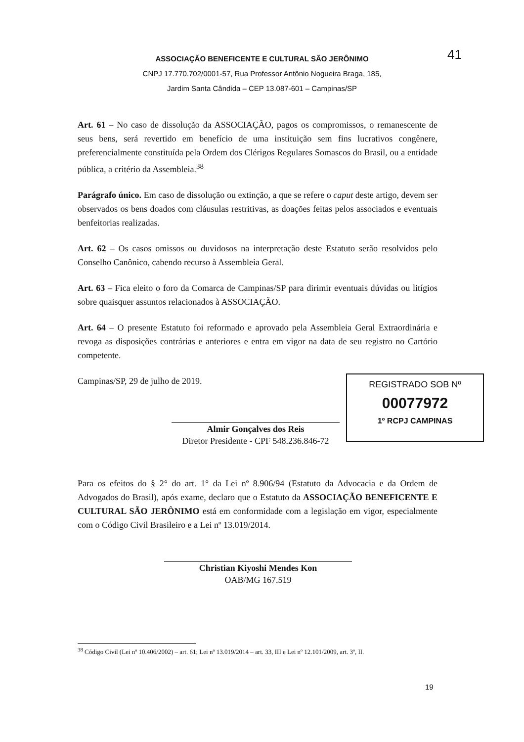ASSOCIAÇÃO BENEFICENTE E CULTURAL SÃO JERÔNIMO
CNPJ 17.770.702/0001-57, Rua Professor Antônio Nogueira Braga, 185,
Jardim Santa Cândida – CEP 13.087-601 – Campinas/SP
41
Art. 61 – No caso de dissolução da ASSOCIAÇÃO, pagos os compromissos, o remanescente de seus bens, será revertido em benefício de uma instituição sem fins lucrativos congênere, preferencialmente constituída pela Ordem dos Clérigos Regulares Somascos do Brasil, ou a entidade pública, a critério da Assembleia.<sup>38</sup>
Parágrafo único. Em caso de dissolução ou extinção, a que se refere o caput deste artigo, devem ser observados os bens doados com cláusulas restritivas, as doações feitas pelos associados e eventuais benfeitorias realizadas.
Art. 62 – Os casos omissos ou duvidosos na interpretação deste Estatuto serão resolvidos pelo Conselho Canônico, cabendo recurso à Assembleia Geral.
Art. 63 – Fica eleito o foro da Comarca de Campinas/SP para dirimir eventuais dúvidas ou litígios sobre quaisquer assuntos relacionados à ASSOCIAÇÃO.
Art. 64 – O presente Estatuto foi reformado e aprovado pela Assembleia Geral Extraordinária e revoga as disposições contrárias e anteriores e entra em vigor na data de seu registro no Cartório competente.
Campinas/SP, 29 de julho de 2019.
Almir Gonçalves dos Reis
Diretor Presidente - CPF 548.236.846-72
Para os efeitos do § 2° do art. 1° da Lei nº 8.906/94 (Estatuto da Advocacia e da Ordem de Advogados do Brasil), após exame, declaro que o Estatuto da ASSOCIAÇÃO BENEFICENTE E CULTURAL SÃO JERÔNIMO está em conformidade com a legislação em vigor, especialmente com o Código Civil Brasileiro e a Lei nº 13.019/2014.
Christian Kiyoshi Mendes Kon
OAB/MG 167.519
REGISTRADO SOB Nº
00077972
1º RCPJ CAMPINAS
<sup>38</sup> Código Civil (Lei nº 10.406/2002) – art. 61; Lei nº 13.019/2014 – art. 33, III e Lei nº 12.101/2009, art. 3º, II.
19